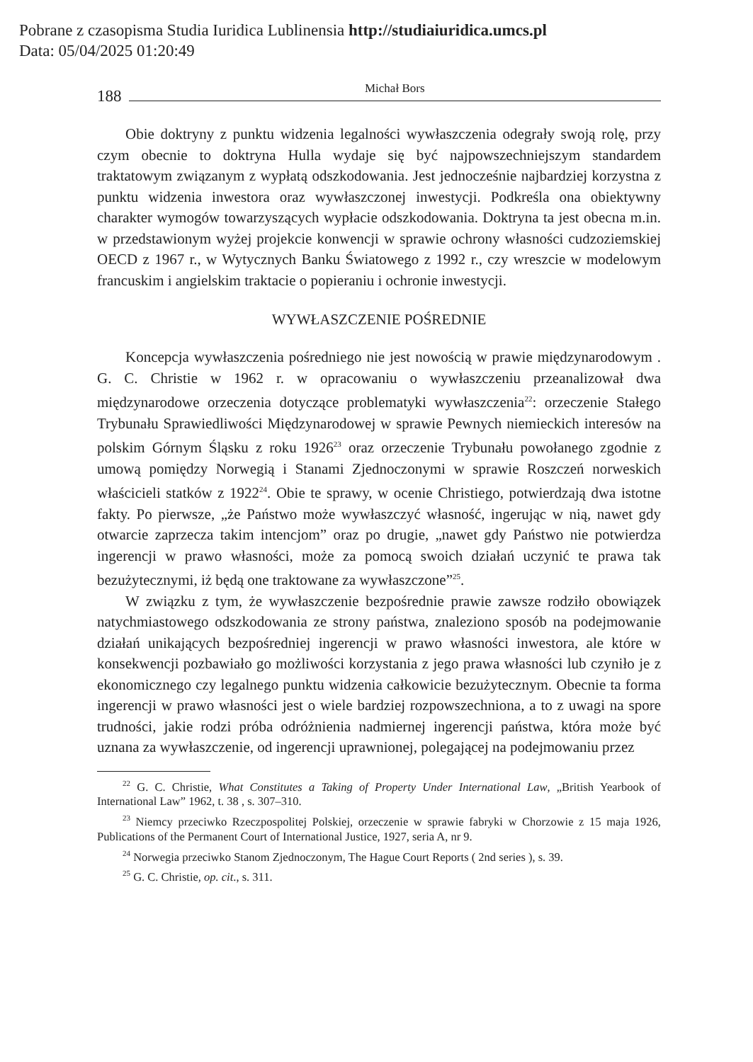Pobrane z czasopisma Studia Iuridica Lublinensia http://studiaiuridica.umcs.pl
Data: 05/04/2025 01:20:49
188
Michał Bors
Obie doktryny z punktu widzenia legalności wywłaszczenia odegrały swoją rolę, przy czym obecnie to doktryna Hulla wydaje się być najpowszechniejszym standardem traktatowym związanym z wypłatą odszkodowania. Jest jednocześnie najbardziej korzystna z punktu widzenia inwestora oraz wywłaszczonej inwestycji. Podkreśla ona obiektywny charakter wymogów towarzyszących wypłacie odszkodowania. Doktryna ta jest obecna m.in. w przedstawionym wyżej projekcie konwencji w sprawie ochrony własności cudzoziemskiej OECD z 1967 r., w Wytycznych Banku Światowego z 1992 r., czy wreszcie w modelowym francuskim i angielskim traktacie o popieraniu i ochronie inwestycji.
WYWŁASZCZENIE POŚREDNIE
Koncepcja wywłaszczenia pośredniego nie jest nowością w prawie międzynarodowym . G. C. Christie w 1962 r. w opracowaniu o wywłaszczeniu przeanalizował dwa międzynarodowe orzeczenia dotyczące problematyki wywłaszczenia<sup>22</sup>: orzeczenie Stałego Trybunału Sprawiedliwości Międzynarodowej w sprawie Pewnych niemieckich interesów na polskim Górnym Śląsku z roku 1926<sup>23</sup> oraz orzeczenie Trybunału powołanego zgodnie z umową pomiędzy Norwegią i Stanami Zjednoczonymi w sprawie Roszczeń norweskich właścicieli statków z 1922<sup>24</sup>. Obie te sprawy, w ocenie Christiego, potwierdzają dwa istotne fakty. Po pierwsze, „że Państwo może wywłaszczyć własność, ingerując w nią, nawet gdy otwarcie zaprzecza takim intencjom” oraz po drugie, „nawet gdy Państwo nie potwierdza ingerencji w prawo własności, może za pomocą swoich działań uczynić te prawa tak bezużytecznymi, iż będą one traktowane za wywłaszczone”<sup>25</sup>.
W związku z tym, że wywłaszczenie bezpośrednie prawie zawsze rodziło obowiązek natychmiastowego odszkodowania ze strony państwa, znaleziono sposób na podejmowanie działań unikających bezpośredniej ingerencji w prawo własności inwestora, ale które w konsekwencji pozbawiało go możliwości korzystania z jego prawa własności lub czyniło je z ekonomicznego czy legalnego punktu widzenia całkowicie bezużytecznym. Obecnie ta forma ingerencji w prawo własności jest o wiele bardziej rozpowszechniona, a to z uwagi na spore trudności, jakie rodzi próba odróżnienia nadmiernej ingerencji państwa, która może być uznana za wywłaszczenie, od ingerencji uprawnionej, polegającej na podejmowaniu przez
<sup>22</sup> G. C. Christie, What Constitutes a Taking of Property Under International Law, „British Yearbook of International Law” 1962, t. 38 , s. 307–310.
<sup>23</sup> Niemcy przeciwko Rzeczpospolitej Polskiej, orzeczenie w sprawie fabryki w Chorzowie z 15 maja 1926, Publications of the Permanent Court of International Justice, 1927, seria A, nr 9.
<sup>24</sup> Norwegia przeciwko Stanom Zjednoczonym, The Hague Court Reports ( 2nd series ), s. 39.
<sup>25</sup> G. C. Christie, op. cit., s. 311.